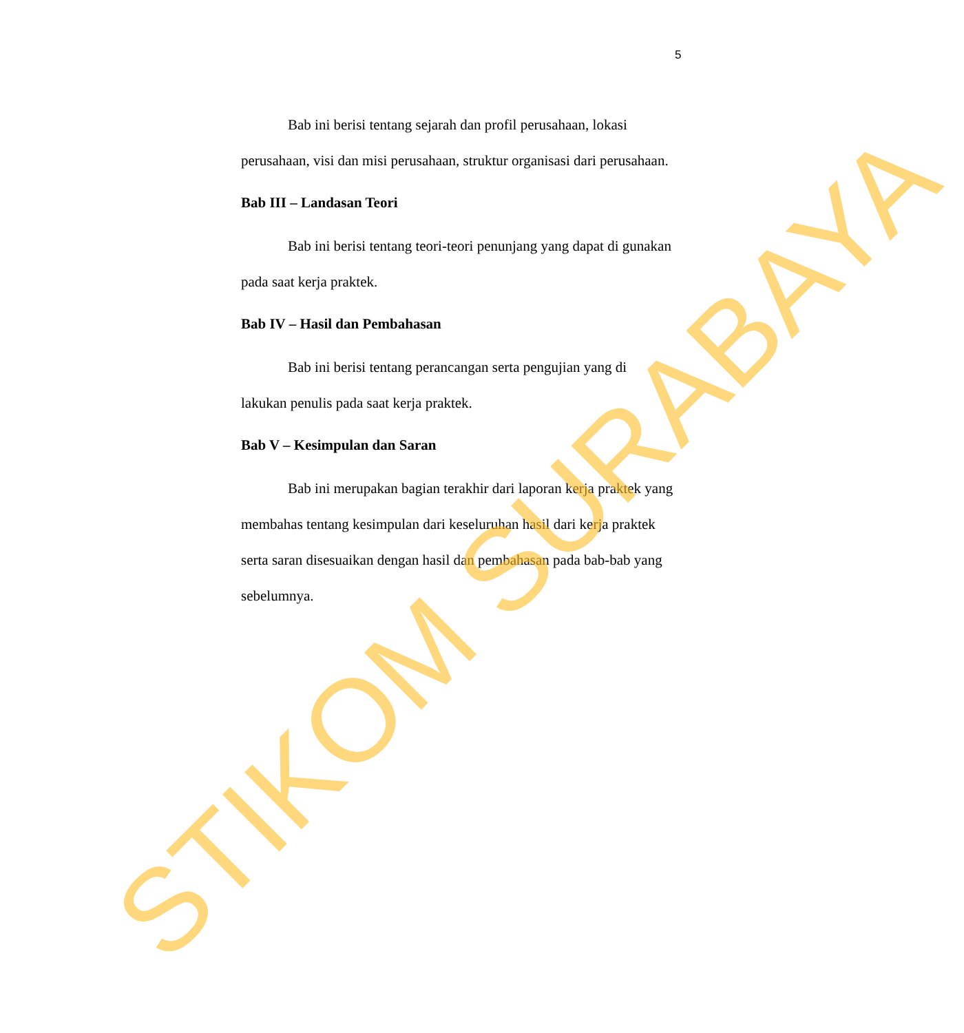5
Bab ini berisi tentang sejarah dan profil perusahaan, lokasi perusahaan, visi dan misi perusahaan, struktur organisasi dari perusahaan.
Bab III – Landasan Teori
Bab ini berisi tentang teori-teori penunjang yang dapat di gunakan pada saat kerja praktek.
Bab IV – Hasil dan Pembahasan
Bab ini berisi tentang perancangan serta pengujian yang di lakukan penulis pada saat kerja praktek.
Bab V – Kesimpulan dan Saran
Bab ini merupakan bagian terakhir dari laporan kerja praktek yang membahas tentang kesimpulan dari keseluruhan hasil dari kerja praktek serta saran disesuaikan dengan hasil dan pembahasan pada bab-bab yang sebelumnya.
STIKOM SURABAYA